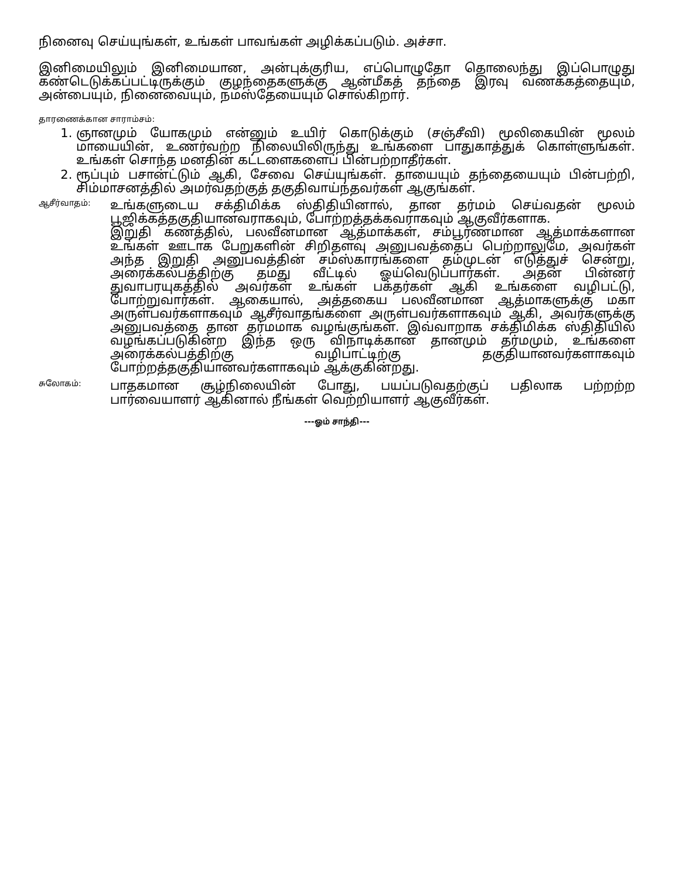நினைவு செய்யுங்கள், உங்கள் பாவங்கள் அழிக்கப்படும். அச்சா.
இனிமையிலும் இனிமையான, அன்புக்குரிய, எப்பொழுதோ தொலைந்து இப்பொழுது கண்டெடுக்கப்பட்டிருக்கும் குழந்தைகளுக்கு ஆன்மீகத் தந்தை இரவு வணக்கத்தையும், அன்பையும், நினைவையும், நமஸ்தேயையும் சொல்கிறார்.
தாரணைக்கான சாராம்சம்:
1. ஞானமும் யோகமும் என்னும் உயிர் கொடுக்கும் (சஞ்சீவி) மூலிகையின் மூலம் மாயையின், உணர்வற்ற நிலையிலிருந்து உங்களை பாதுகாத்துக் கொள்ளுங்கள். உங்கள் சொந்த மனதின் கட்டளைகளைப் பின்பற்றாதீர்கள்.
2. ரூப்பும் பசான்ட்டும் ஆகி, சேவை செய்யுங்கள். தாயையும் தந்தையையும் பின்பற்றி, சிம்மாசனத்தில் அமர்வதற்குத் தகுதிவாய்ந்தவர்கள் ஆகுங்கள்.
ஆசீர்வாதம்:
உங்களுடைய சக்திமிக்க ஸ்திதியினால், தான தர்மம் செய்வதன் மூலம் பூஜிக்கத்தகுதியானவராகவும், போற்றத்தக்கவராகவும் ஆகுவீர்களாக.
இறுதி கணத்தில், பலவீனமான ஆத்மாக்கள், சம்பூர்ணமான ஆத்மாக்களான உங்கள் ஊடாக பேறுகளின் சிறிதளவு அனுபவத்தைப் பெற்றாலுமே, அவர்கள் அந்த இறுதி அனுபவத்தின் சம்ஸ்காரங்களை தம்முடன் எடுத்துச் சென்று, அரைக்கல்பத்திற்கு தமது வீட்டில் ஓய்வெடுப்பார்கள். அதன் பின்னர் துவாபரயுகத்தில் அவர்கள் உங்கள் பக்தர்கள் ஆகி உங்களை வழிபட்டு, போற்றுவார்கள். ஆகையால், அத்தகைய பலவீனமான ஆத்மாகளுக்கு மகா அருள்பவர்களாகவும் ஆசீர்வாதங்களை அருள்பவர்களாகவும் ஆகி, அவர்களுக்கு அனுபவத்தை தான தர்மமாக வழங்குங்கள். இவ்வாறாக சக்திமிக்க ஸ்திதியில் வழங்கப்படுகின்ற இந்த ஒரு விநாடிக்கான தானமும் தர்மமும், உங்களை அரைக்கல்பத்திற்கு வழிபாட்டிற்கு தகுதியானவர்களாகவும் போற்றத்தகுதியானவர்களாகவும் ஆக்குகின்றது.
சுலோகம்:
பாதகமான சூழ்நிலையின் போது, பயப்படுவதற்குப் பதிலாக பற்றற்ற பார்வையாளர் ஆகினால் நீங்கள் வெற்றியாளர் ஆகுவீர்கள்.
---ஓம் சாந்தி---